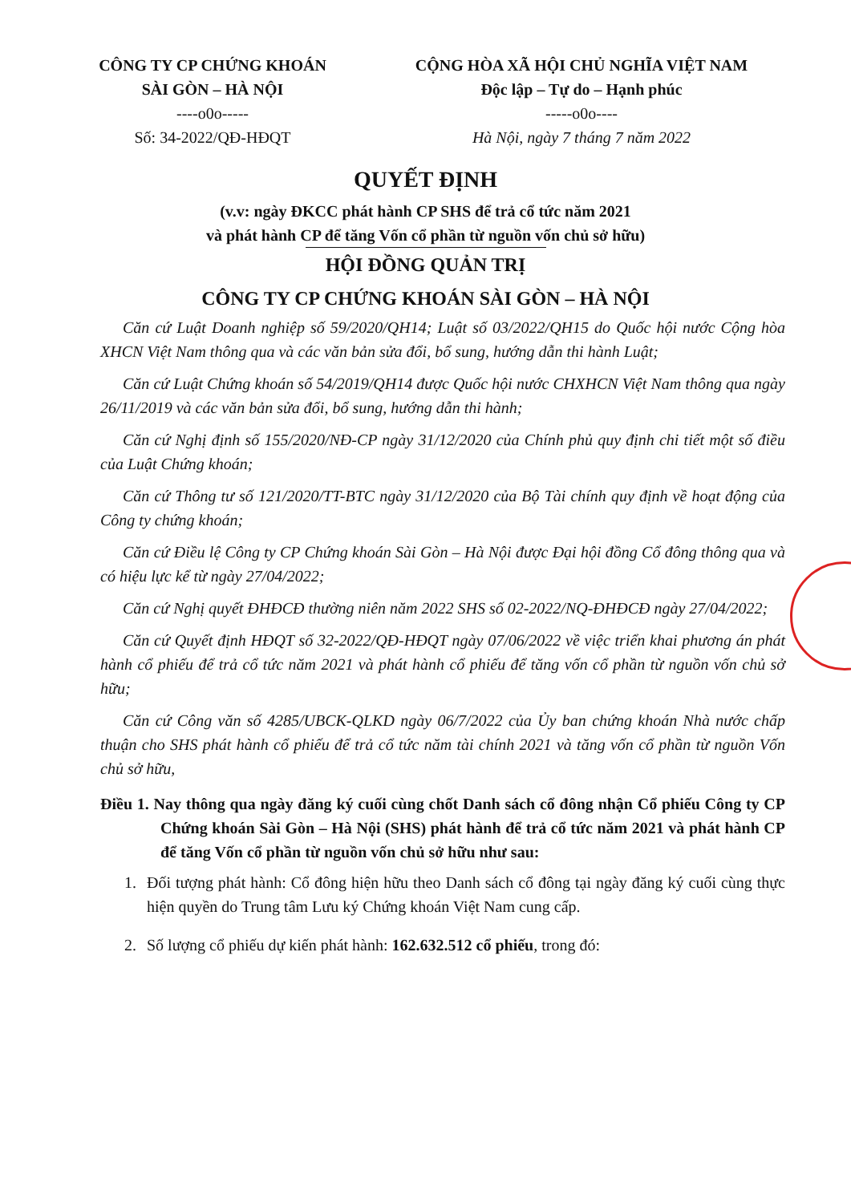CÔNG TY CP CHỨNG KHOÁN
SÀI GÒN – HÀ NỘI
----o0o-----
Số: 34-2022/QĐ-HĐQT
CỘNG HÒA XÃ HỘI CHỦ NGHĨA VIỆT NAM
Độc lập – Tự do – Hạnh phúc
-----o0o----
Hà Nội, ngày 7 tháng 7 năm 2022
QUYẾT ĐỊNH
(v.v: ngày ĐKCC phát hành CP SHS để trả cổ tức năm 2021
và phát hành CP để tăng Vốn cổ phần từ nguồn vốn chủ sở hữu)
HỘI ĐỒNG QUẢN TRỊ
CÔNG TY CP CHỨNG KHOÁN SÀI GÒN – HÀ NỘI
Căn cứ Luật Doanh nghiệp số 59/2020/QH14; Luật số 03/2022/QH15 do Quốc hội nước Cộng hòa XHCN Việt Nam thông qua và các văn bản sửa đổi, bổ sung, hướng dẫn thi hành Luật;
Căn cứ Luật Chứng khoán số 54/2019/QH14 được Quốc hội nước CHXHCN Việt Nam thông qua ngày 26/11/2019 và các văn bản sửa đổi, bổ sung, hướng dẫn thi hành;
Căn cứ Nghị định số 155/2020/NĐ-CP ngày 31/12/2020 của Chính phủ quy định chi tiết một số điều của Luật Chứng khoán;
Căn cứ Thông tư số 121/2020/TT-BTC ngày 31/12/2020 của Bộ Tài chính quy định về hoạt động của Công ty chứng khoán;
Căn cứ Điều lệ Công ty CP Chứng khoán Sài Gòn – Hà Nội được Đại hội đồng Cổ đông thông qua và có hiệu lực kể từ ngày 27/04/2022;
Căn cứ Nghị quyết ĐHĐCĐ thường niên năm 2022 SHS số 02-2022/NQ-ĐHĐCĐ ngày 27/04/2022;
Căn cứ Quyết định HĐQT số 32-2022/QĐ-HĐQT ngày 07/06/2022 về việc triển khai phương án phát hành cổ phiếu để trả cổ tức năm 2021 và phát hành cổ phiếu để tăng vốn cổ phần từ nguồn vốn chủ sở hữu;
Căn cứ Công văn số 4285/UBCK-QLKD ngày 06/7/2022 của Ủy ban chứng khoán Nhà nước chấp thuận cho SHS phát hành cổ phiếu để trả cổ tức năm tài chính 2021 và tăng vốn cổ phần từ nguồn Vốn chủ sở hữu,
Điều 1. Nay thông qua ngày đăng ký cuối cùng chốt Danh sách cổ đông nhận Cổ phiếu Công ty CP Chứng khoán Sài Gòn – Hà Nội (SHS) phát hành để trả cổ tức năm 2021 và phát hành CP để tăng Vốn cổ phần từ nguồn vốn chủ sở hữu như sau:
1. Đối tượng phát hành: Cổ đông hiện hữu theo Danh sách cổ đông tại ngày đăng ký cuối cùng thực hiện quyền do Trung tâm Lưu ký Chứng khoán Việt Nam cung cấp.
2. Số lượng cổ phiếu dự kiến phát hành: 162.632.512 cổ phiếu, trong đó: